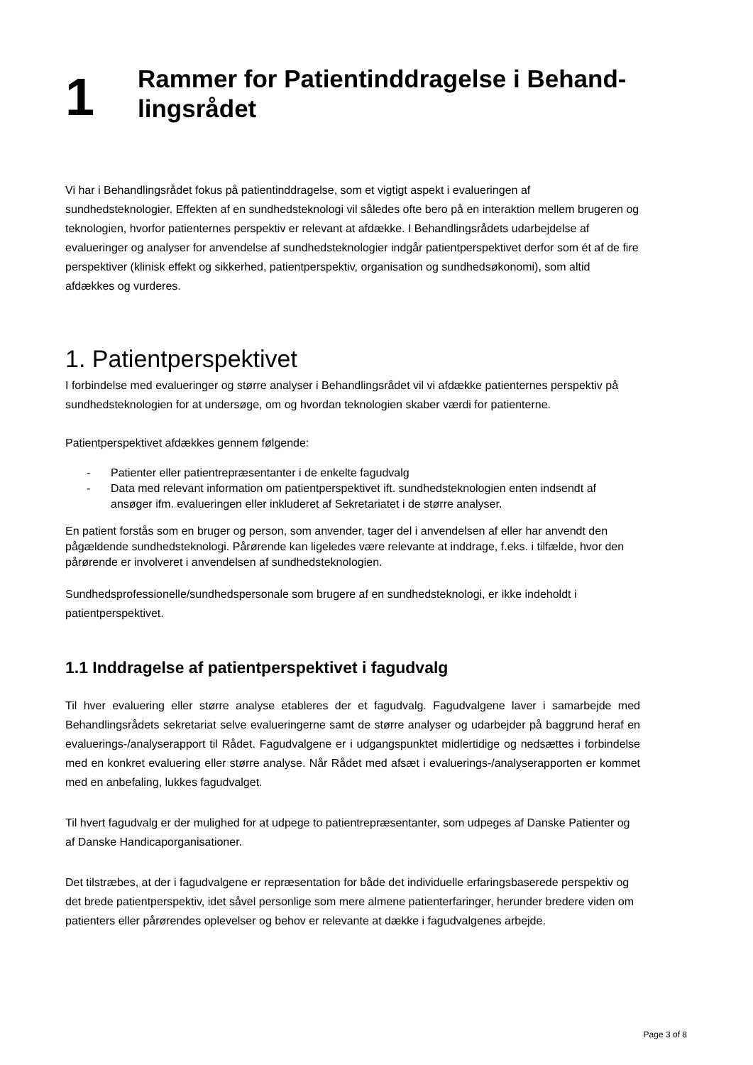1
Rammer for Patientinddragelse i Behand-
lingsrådet
Vi har i Behandlingsrådet fokus på patientinddragelse, som et vigtigt aspekt i evalueringen af sundhedsteknologier. Effekten af en sundhedsteknologi vil således ofte bero på en interaktion mellem brugeren og teknologien, hvorfor patienternes perspektiv er relevant at afdække. I Behandlingsrådets udarbejdelse af evalueringer og analyser for anvendelse af sundhedsteknologier indgår patientperspektivet derfor som ét af de fire perspektiver (klinisk effekt og sikkerhed, patientperspektiv, organisation og sundhedsøkonomi), som altid afdækkes og vurderes.
1. Patientperspektivet
I forbindelse med evalueringer og større analyser i Behandlingsrådet vil vi afdække patienternes perspektiv på sundhedsteknologien for at undersøge, om og hvordan teknologien skaber værdi for patienterne.
Patientperspektivet afdækkes gennem følgende:
- Patienter eller patientrepræsentanter i de enkelte fagudvalg
- Data med relevant information om patientperspektivet ift. sundhedsteknologien enten indsendt af ansøger ifm. evalueringen eller inkluderet af Sekretariatet i de større analyser.
En patient forstås som en bruger og person, som anvender, tager del i anvendelsen af eller har anvendt den pågældende sundhedsteknologi. Pårørende kan ligeledes være relevante at inddrage, f.eks. i tilfælde, hvor den pårørende er involveret i anvendelsen af sundhedsteknologien.
Sundhedsprofessionelle/sundhedspersonale som brugere af en sundhedsteknologi, er ikke indeholdt i patientperspektivet.
1.1 Inddragelse af patientperspektivet i fagudvalg
Til hver evaluering eller større analyse etableres der et fagudvalg. Fagudvalgene laver i samarbejde med Behandlingsrådets sekretariat selve evalueringerne samt de større analyser og udarbejder på baggrund heraf en evaluerings-/analyserapport til Rådet. Fagudvalgene er i udgangspunktet midlertidige og nedsættes i forbindelse med en konkret evaluering eller større analyse. Når Rådet med afsæt i evaluerings-/analyserapporten er kommet med en anbefaling, lukkes fagudvalget.
Til hvert fagudvalg er der mulighed for at udpege to patientrepræsentanter, som udpeges af Danske Patienter og af Danske Handicaporganisationer.
Det tilstræbes, at der i fagudvalgene er repræsentation for både det individuelle erfaringsbaserede perspektiv og det brede patientperspektiv, idet såvel personlige som mere almene patienterfaringer, herunder bredere viden om patienters eller pårørendes oplevelser og behov er relevante at dække i fagudvalgenes arbejde.
Page 3 of 8